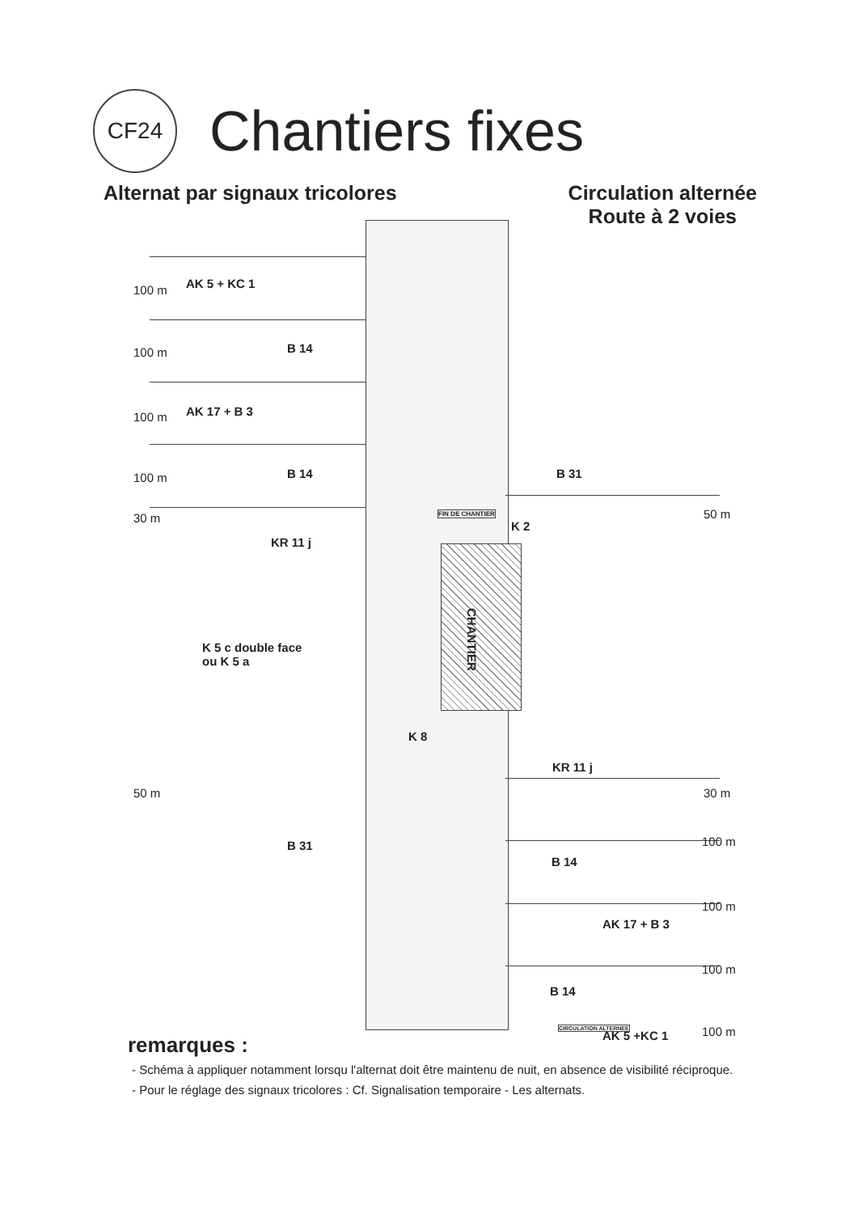CF24
Chantiers fixes
Alternat par signaux tricolores
Circulation alternée
Route à 2 voies
AK 5 + KC 1
100 m
B 14
100 m
AK 17 + B 3
100 m
B 14
100 m
30 m
KR 11 j
B 31
50 m
FIN DE CHANTIER
K 2
CHANTIER
K 5 c double face
ou K 5 a
K 8
KR 11 j
30 m
50 m
B 31
B 14
100 m
AK 17 + B 3
100 m
B 14
100 m
CIRCULATION ALTERNEE
AK 5 +KC 1 100 m
remarques :
- Schéma à appliquer notamment lorsqu l'alternat doit être maintenu de nuit, en absence de visibilité réciproque.
- Pour le réglage des signaux tricolores : Cf. Signalisation temporaire - Les alternats.